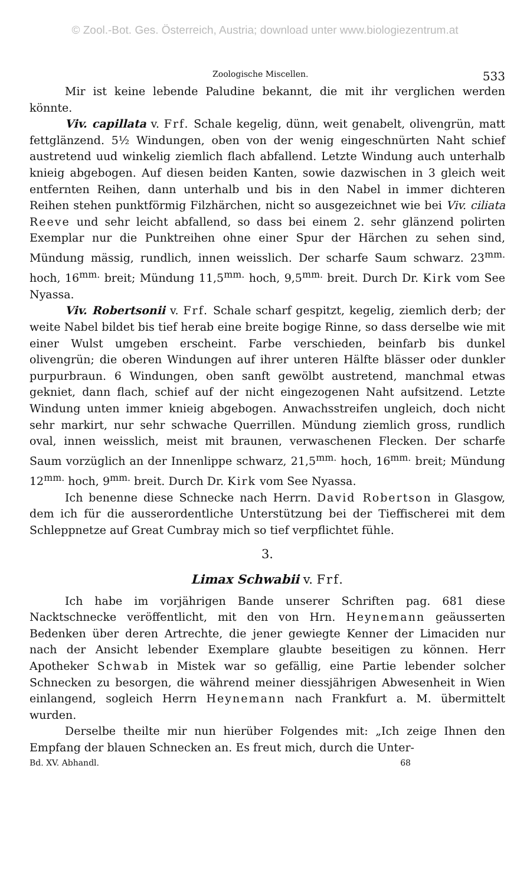© Zool.-Bot. Ges. Österreich, Austria; download unter www.biologiezentrum.at
Zoologische Miscellen. 533
Mir ist keine lebende Paludine bekannt, die mit ihr verglichen werden könnte.
Viv. capillata v. Frf. Schale kegelig, dünn, weit genabelt, olivengrün, matt fettglänzend. 5½ Windungen, oben von der wenig eingeschnürten Naht schief austretend uud winkelig ziemlich flach abfallend. Letzte Windung auch unterhalb knieig abgebogen. Auf diesen beiden Kanten, sowie dazwischen in 3 gleich weit entfernten Reihen, dann unterhalb und bis in den Nabel in immer dichteren Reihen stehen punktförmig Filzhärchen, nicht so ausgezeichnet wie bei Viv. ciliata Reeve und sehr leicht abfallend, so dass bei einem 2. sehr glänzend polirten Exemplar nur die Punktreihen ohne einer Spur der Härchen zu sehen sind, Mündung mässig, rundlich, innen weisslich. Der scharfe Saum schwarz. 23<sup>mm.</sup> hoch, 16<sup>mm.</sup> breit; Mündung 11,5<sup>mm.</sup> hoch, 9,5<sup>mm.</sup> breit. Durch Dr. Kirk vom See Nyassa.
Viv. Robertsonii v. Frf. Schale scharf gespitzt, kegelig, ziemlich derb; der weite Nabel bildet bis tief herab eine breite bogige Rinne, so dass derselbe wie mit einer Wulst umgeben erscheint. Farbe verschieden, beinfarb bis dunkel olivengrün; die oberen Windungen auf ihrer unteren Hälfte blässer oder dunkler purpurbraun. 6 Windungen, oben sanft gewölbt austretend, manchmal etwas gekniet, dann flach, schief auf der nicht eingezogenen Naht aufsitzend. Letzte Windung unten immer knieig abgebogen. Anwachsstreifen ungleich, doch nicht sehr markirt, nur sehr schwache Querrillen. Mündung ziemlich gross, rundlich oval, innen weisslich, meist mit braunen, verwaschenen Flecken. Der scharfe Saum vorzüglich an der Innenlippe schwarz, 21,5<sup>mm.</sup> hoch, 16<sup>mm.</sup> breit; Mündung 12<sup>mm.</sup> hoch, 9<sup>mm.</sup> breit. Durch Dr. Kirk vom See Nyassa.
Ich benenne diese Schnecke nach Herrn. David Robertson in Glasgow, dem ich für die ausserordentliche Unterstützung bei der Tieffischerei mit dem Schleppnetze auf Great Cumbray mich so tief verpflichtet fühle.
3.
Limax Schwabii v. Frf.
Ich habe im vorjährigen Bande unserer Schriften pag. 681 diese Nacktschnecke veröffentlicht, mit den von Hrn. Heynemann geäusserten Bedenken über deren Artrechte, die jener gewiegte Kenner der Limaciden nur nach der Ansicht lebender Exemplare glaubte beseitigen zu können. Herr Apotheker Schwab in Mistek war so gefällig, eine Partie lebender solcher Schnecken zu besorgen, die während meiner diessjährigen Abwesenheit in Wien einlangend, sogleich Herrn Heynemann nach Frankfurt a. M. übermittelt wurden.
Derselbe theilte mir nun hierüber Folgendes mit: „Ich zeige Ihnen den Empfang der blauen Schnecken an. Es freut mich, durch die Unter-
Bd. XV. Abhandl. 68